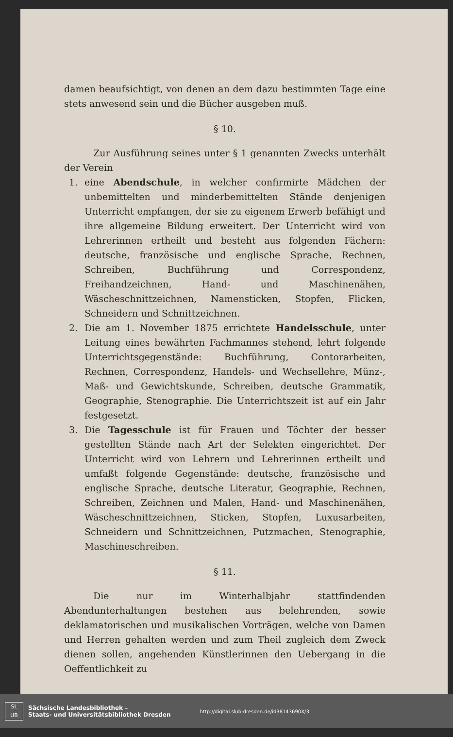damen beaufsichtigt, von denen an dem dazu bestimmten Tage eine stets anwesend sein und die Bücher ausgeben muß.
§ 10.
Zur Ausführung seines unter § 1 genannten Zwecks unterhält der Verein
1. eine Abendschule, in welcher confirmirte Mädchen der unbemittelten und minderbemittelten Stände denjenigen Unterricht empfangen, der sie zu eigenem Erwerb befähigt und ihre allgemeine Bildung erweitert. Der Unterricht wird von Lehrerinnen ertheilt und besteht aus folgenden Fächern: deutsche, französische und englische Sprache, Rechnen, Schreiben, Buchführung und Correspondenz, Freihandzeichnen, Hand- und Maschinenähen, Wäscheschnittzeichnen, Namensticken, Stopfen, Flicken, Schneidern und Schnittzeichnen.
2. Die am 1. November 1875 errichtete Handelsschule, unter Leitung eines bewährten Fachmannes stehend, lehrt folgende Unterrichtsgegenstände: Buchführung, Contorarbeiten, Rechnen, Correspondenz, Handels- und Wechsellehre, Münz-, Maß- und Gewichtskunde, Schreiben, deutsche Grammatik, Geographie, Stenographie. Die Unterrichtszeit ist auf ein Jahr festgesetzt.
3. Die Tagesschule ist für Frauen und Töchter der besser gestellten Stände nach Art der Selekten eingerichtet. Der Unterricht wird von Lehrern und Lehrerinnen ertheilt und umfaßt folgende Gegenstände: deutsche, französische und englische Sprache, deutsche Literatur, Geographie, Rechnen, Schreiben, Zeichnen und Malen, Hand- und Maschinenähen, Wäscheschnittzeichnen, Sticken, Stopfen, Luxusarbeiten, Schneidern und Schnittzeichnen, Putzmachen, Stenographie, Maschineschreiben.
§ 11.
Die nur im Winterhalbjahr stattfindenden Abendunterhaltungen bestehen aus belehrenden, sowie deklamatorischen und musikalischen Vorträgen, welche von Damen und Herren gehalten werden und zum Theil zugleich dem Zweck dienen sollen, angehenden Künstlerinnen den Uebergang in die Oeffentlichkeit zu
SL
UB
Sächsische Landesbibliothek –
Staats- und Universitätsbibliothek Dresden
http://digital.slub-dresden.de/id38143690X/3